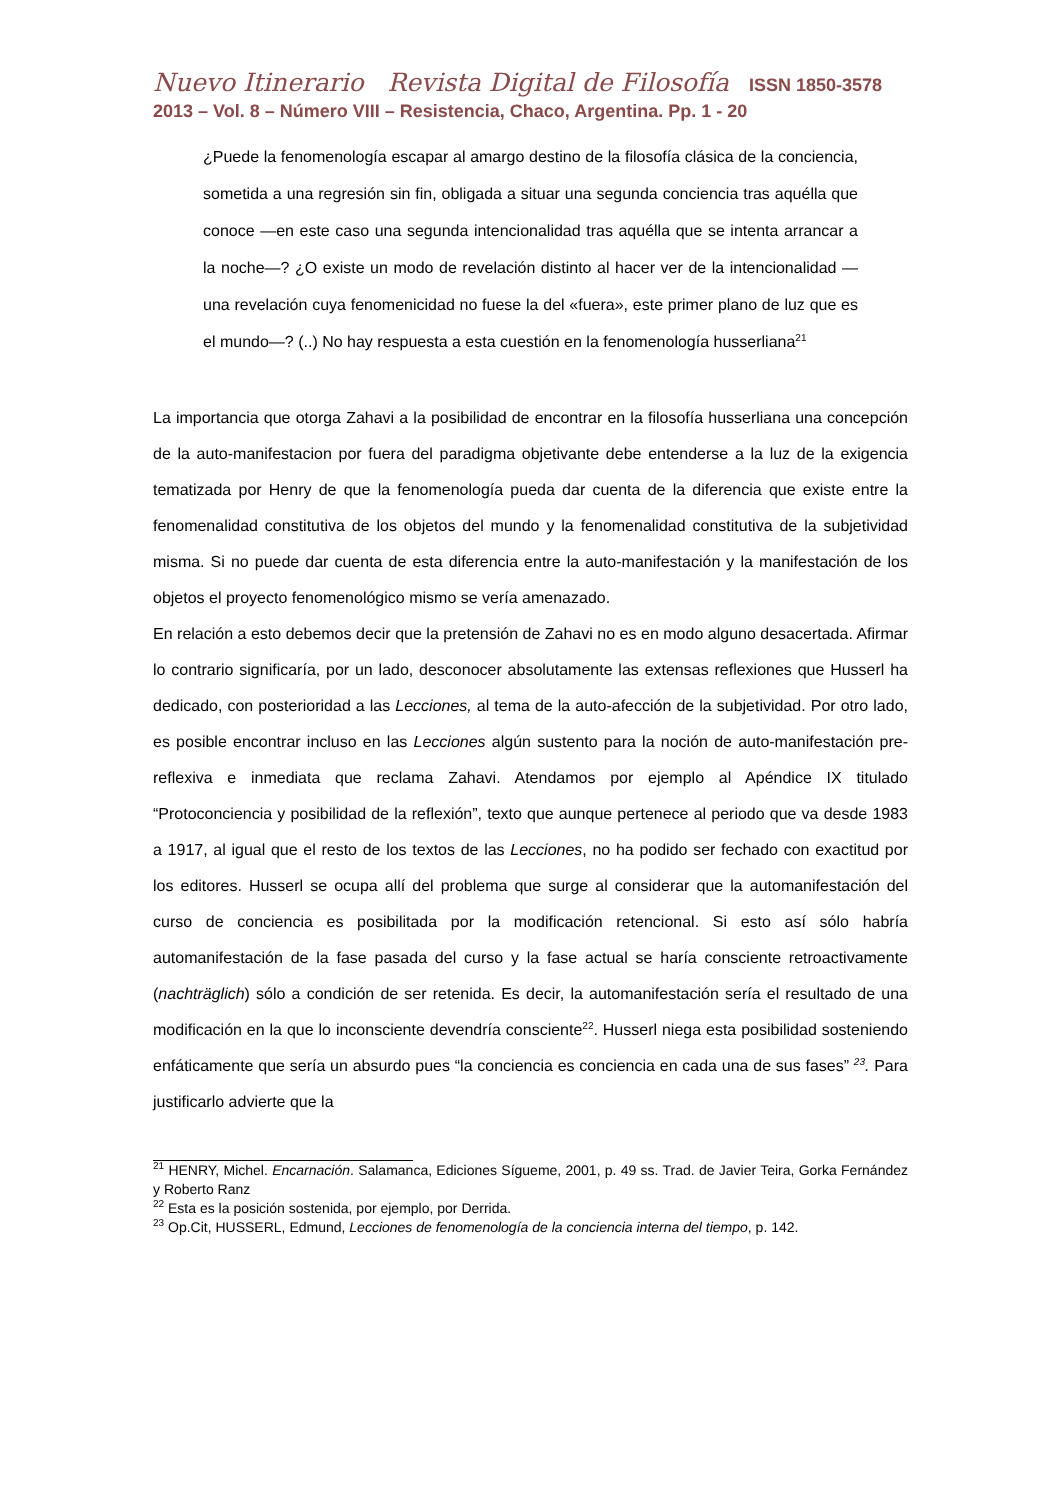Nuevo Itinerario Revista Digital de Filosofía ISSN 1850-3578
2013 – Vol. 8 – Número VIII – Resistencia, Chaco, Argentina. Pp. 1 - 20
¿Puede la fenomenología escapar al amargo destino de la filosofía clásica de la conciencia, sometida a una regresión sin fin, obligada a situar una segunda conciencia tras aquélla que conoce —en este caso una segunda intencionalidad tras aquélla que se intenta arrancar a la noche—? ¿O existe un modo de revelación distinto al hacer ver de la intencionalidad —una revelación cuya fenomenicidad no fuese la del «fuera», este primer plano de luz que es el mundo—? (..) No hay respuesta a esta cuestión en la fenomenología husserliana<sup>21</sup>
La importancia que otorga Zahavi a la posibilidad de encontrar en la filosofía husserliana una concepción de la auto-manifestacion por fuera del paradigma objetivante debe entenderse a la luz de la exigencia tematizada por Henry de que la fenomenología pueda dar cuenta de la diferencia que existe entre la fenomenalidad constitutiva de los objetos del mundo y la fenomenalidad constitutiva de la subjetividad misma. Si no puede dar cuenta de esta diferencia entre la auto-manifestación y la manifestación de los objetos el proyecto fenomenológico mismo se vería amenazado.
En relación a esto debemos decir que la pretensión de Zahavi no es en modo alguno desacertada. Afirmar lo contrario significaría, por un lado, desconocer absolutamente las extensas reflexiones que Husserl ha dedicado, con posterioridad a las Lecciones, al tema de la auto-afección de la subjetividad. Por otro lado, es posible encontrar incluso en las Lecciones algún sustento para la noción de auto-manifestación pre-reflexiva e inmediata que reclama Zahavi. Atendamos por ejemplo al Apéndice IX titulado “Protoconciencia y posibilidad de la reflexión”, texto que aunque pertenece al periodo que va desde 1983 a 1917, al igual que el resto de los textos de las Lecciones, no ha podido ser fechado con exactitud por los editores. Husserl se ocupa allí del problema que surge al considerar que la automanifestación del curso de conciencia es posibilitada por la modificación retencional. Si esto así sólo habría automanifestación de la fase pasada del curso y la fase actual se haría consciente retroactivamente (nachträglich) sólo a condición de ser retenida. Es decir, la automanifestación sería el resultado de una modificación en la que lo inconsciente devendría consciente<sup>22</sup>. Husserl niega esta posibilidad sosteniendo enfáticamente que sería un absurdo pues “la conciencia es conciencia en cada una de sus fases” <sup>23</sup>. Para justificarlo advierte que la
<sup>21</sup> HENRY, Michel. Encarnación. Salamanca, Ediciones Sígueme, 2001, p. 49 ss. Trad. de Javier Teira, Gorka Fernández y Roberto Ranz
<sup>22</sup> Esta es la posición sostenida, por ejemplo, por Derrida.
<sup>23</sup> Op.Cit, HUSSERL, Edmund, Lecciones de fenomenología de la conciencia interna del tiempo, p. 142.